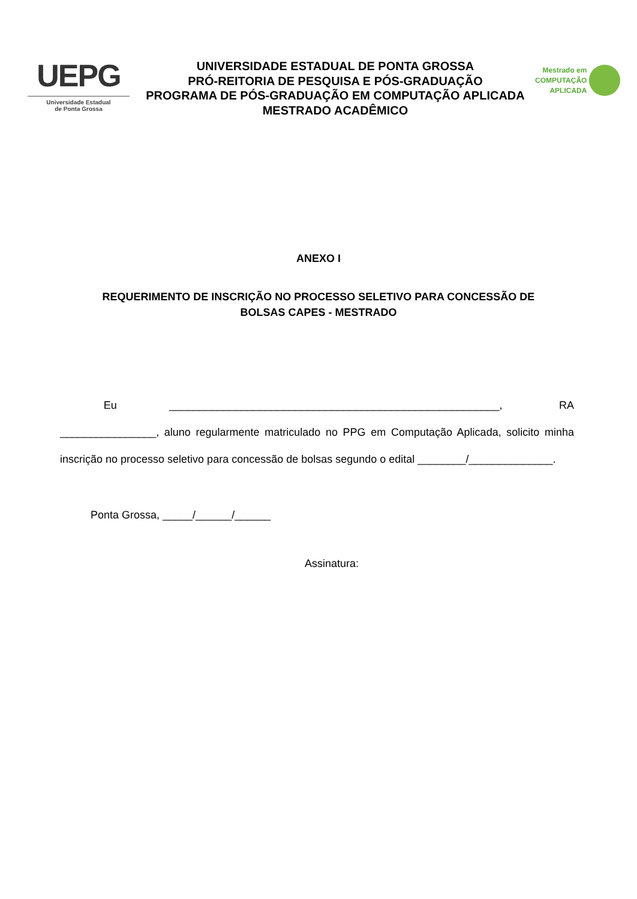UEPG
Universidade Estadual
de Ponta Grossa
UNIVERSIDADE ESTADUAL DE PONTA GROSSA
PRÓ-REITORIA DE PESQUISA E PÓS-GRADUAÇÃO
PROGRAMA DE PÓS-GRADUAÇÃO EM COMPUTAÇÃO APLICADA
MESTRADO ACADÊMICO
Mestrado em
COMPUTAÇÃO
APLICADA
ANEXO I
REQUERIMENTO DE INSCRIÇÃO NO PROCESSO SELETIVO PARA CONCESSÃO DE BOLSAS CAPES - MESTRADO
Eu _______________________________________________________, RA ________________, aluno regularmente matriculado no PPG em Computação Aplicada, solicito minha inscrição no processo seletivo para concessão de bolsas segundo o edital ________/______________.
Ponta Grossa, _____/______/______
Assinatura: